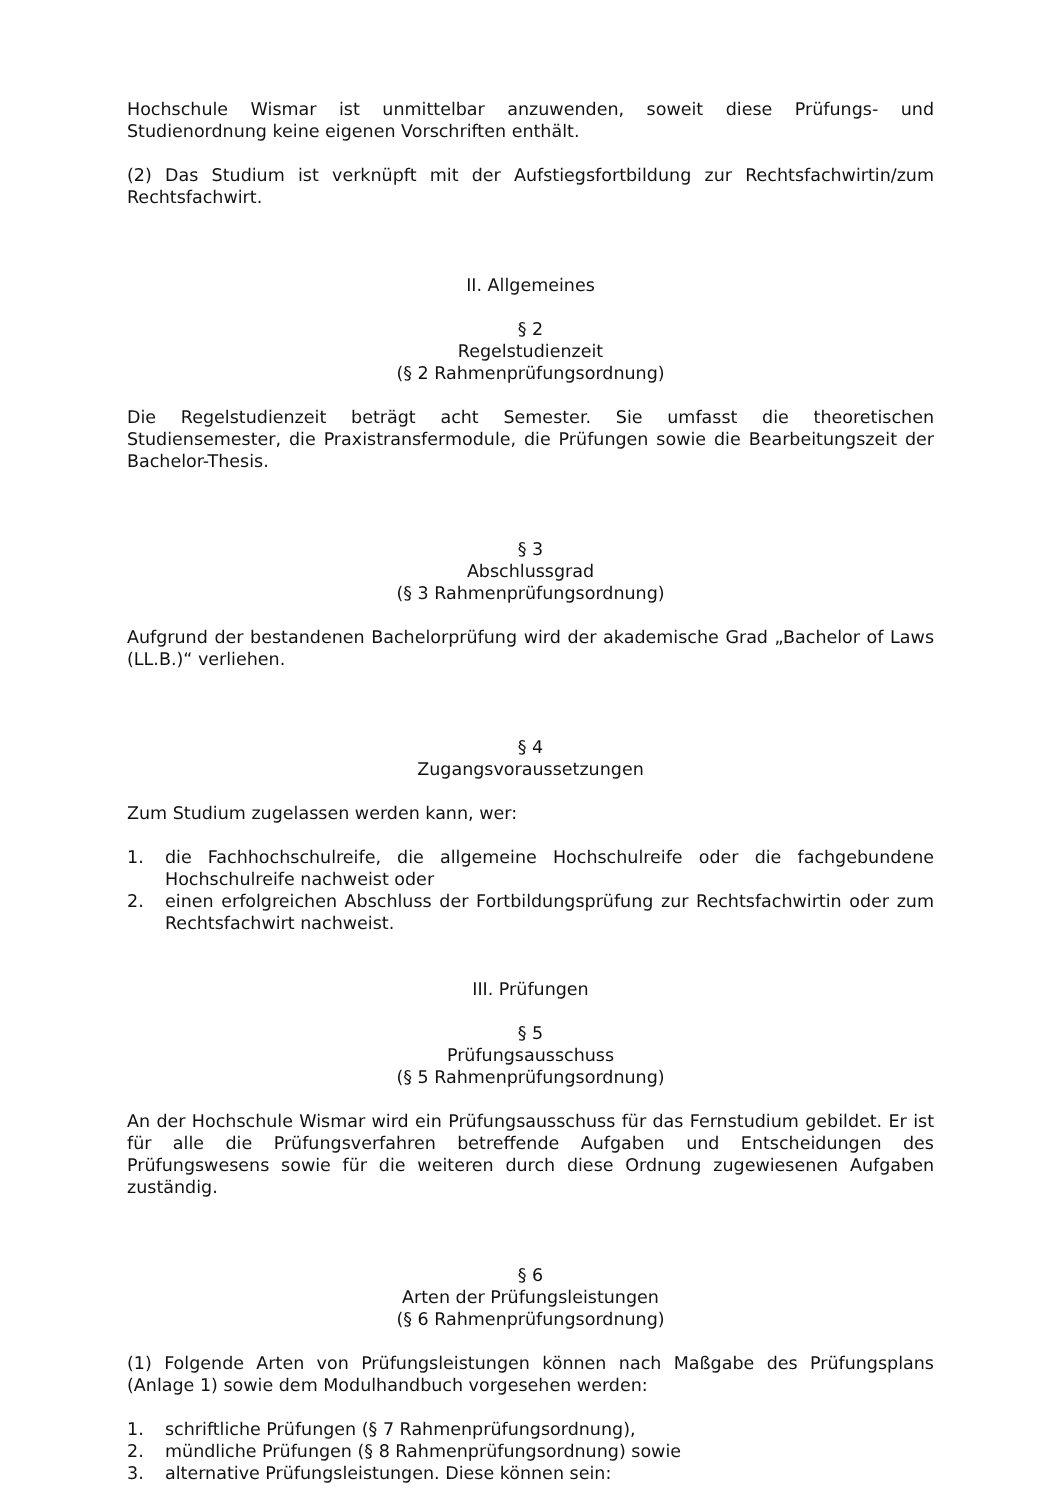Hochschule Wismar ist unmittelbar anzuwenden, soweit diese Prüfungs- und Studienordnung keine eigenen Vorschriften enthält.
(2) Das Studium ist verknüpft mit der Aufstiegsfortbildung zur Rechtsfachwirtin/zum Rechtsfachwirt.
II. Allgemeines
§ 2
Regelstudienzeit
(§ 2 Rahmenprüfungsordnung)
Die Regelstudienzeit beträgt acht Semester. Sie umfasst die theoretischen Studiensemester, die Praxistransfermodule, die Prüfungen sowie die Bearbeitungszeit der Bachelor-Thesis.
§ 3
Abschlussgrad
(§ 3 Rahmenprüfungsordnung)
Aufgrund der bestandenen Bachelorprüfung wird der akademische Grad „Bachelor of Laws (LL.B.)“ verliehen.
§ 4
Zugangsvoraussetzungen
Zum Studium zugelassen werden kann, wer:
1. die Fachhochschulreife, die allgemeine Hochschulreife oder die fachgebundene Hochschulreife nachweist oder
2. einen erfolgreichen Abschluss der Fortbildungsprüfung zur Rechtsfachwirtin oder zum Rechtsfachwirt nachweist.
III. Prüfungen
§ 5
Prüfungsausschuss
(§ 5 Rahmenprüfungsordnung)
An der Hochschule Wismar wird ein Prüfungsausschuss für das Fernstudium gebildet. Er ist für alle die Prüfungsverfahren betreffende Aufgaben und Entscheidungen des Prüfungswesens sowie für die weiteren durch diese Ordnung zugewiesenen Aufgaben zuständig.
§ 6
Arten der Prüfungsleistungen
(§ 6 Rahmenprüfungsordnung)
(1) Folgende Arten von Prüfungsleistungen können nach Maßgabe des Prüfungsplans (Anlage 1) sowie dem Modulhandbuch vorgesehen werden:
1. schriftliche Prüfungen (§ 7 Rahmenprüfungsordnung),
2. mündliche Prüfungen (§ 8 Rahmenprüfungsordnung) sowie
3. alternative Prüfungsleistungen. Diese können sein: